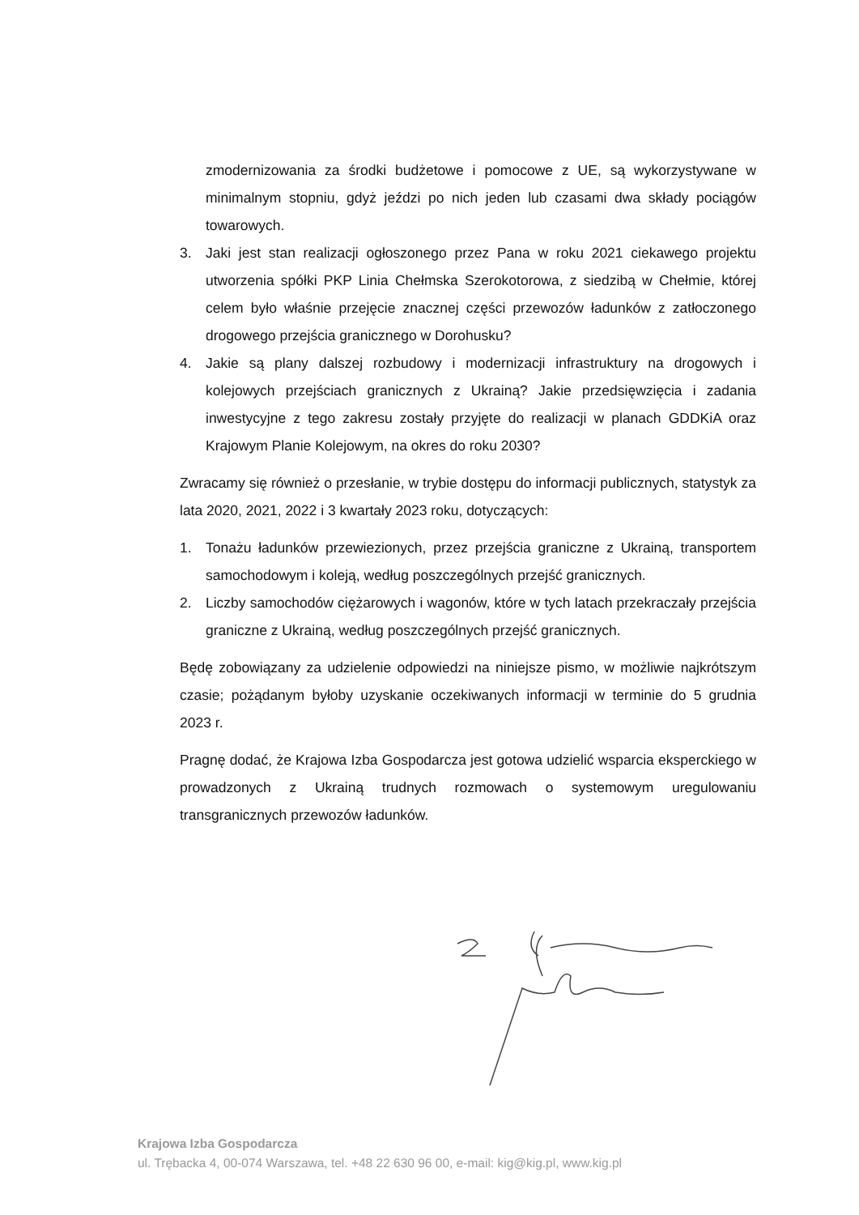zmodernizowania za środki budżetowe i pomocowe z UE, są wykorzystywane w minimalnym stopniu, gdyż jeździ po nich jeden lub czasami dwa składy pociągów towarowych.
3. Jaki jest stan realizacji ogłoszonego przez Pana w roku 2021 ciekawego projektu utworzenia spółki PKP Linia Chełmska Szerokotorowa, z siedzibą w Chełmie, której celem było właśnie przejęcie znacznej części przewozów ładunków z zatłoczonego drogowego przejścia granicznego w Dorohusku?
4. Jakie są plany dalszej rozbudowy i modernizacji infrastruktury na drogowych i kolejowych przejściach granicznych z Ukrainą? Jakie przedsięwzięcia i zadania inwestycyjne z tego zakresu zostały przyjęte do realizacji w planach GDDKiA oraz Krajowym Planie Kolejowym, na okres do roku 2030?
Zwracamy się również o przesłanie, w trybie dostępu do informacji publicznych, statystyk za lata 2020, 2021, 2022 i 3 kwartały 2023 roku, dotyczących:
1. Tonażu ładunków przewiezionych, przez przejścia graniczne z Ukrainą, transportem samochodowym i koleją, według poszczególnych przejść granicznych.
2. Liczby samochodów ciężarowych i wagonów, które w tych latach przekraczały przejścia graniczne z Ukrainą, według poszczególnych przejść granicznych.
Będę zobowiązany za udzielenie odpowiedzi na niniejsze pismo, w możliwie najkrótszym czasie; pożądanym byłoby uzyskanie oczekiwanych informacji w terminie do 5 grudnia 2023 r.
Pragnę dodać, że Krajowa Izba Gospodarcza jest gotowa udzielić wsparcia eksperckiego w prowadzonych z Ukrainą trudnych rozmowach o systemowym uregulowaniu transgranicznych przewozów ładunków.
Krajowa Izba Gospodarcza
ul. Trębacka 4, 00-074 Warszawa, tel. +48 22 630 96 00, e-mail: kig@kig.pl, www.kig.pl